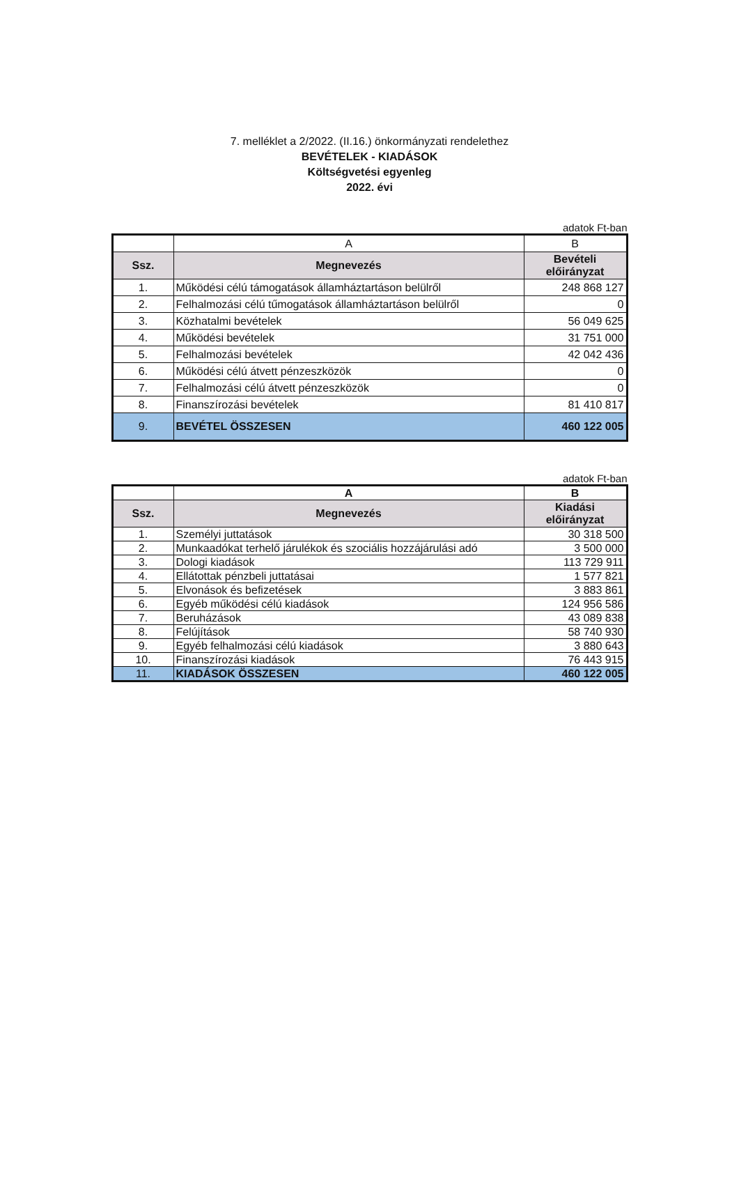7. melléklet a 2/2022. (II.16.) önkormányzati rendelethez
BEVÉTELEK - KIADÁSOK
Költségvetési egyenleg
2022. évi
adatok Ft-ban
| | A | B |
| Ssz. | Megnevezés | Bevételi előirányzat |
| 1. | Működési célú támogatások államháztartáson belülről | 248 868 127 |
| 2. | Felhalmozási célú tűmogatások államháztartáson belülről | 0 |
| 3. | Közhatalmi bevételek | 56 049 625 |
| 4. | Működési bevételek | 31 751 000 |
| 5. | Felhalmozási bevételek | 42 042 436 |
| 6. | Működési célú átvett pénzeszközök | 0 |
| 7. | Felhalmozási célú átvett pénzeszközök | 0 |
| 8. | Finanszírozási bevételek | 81 410 817 |
| 9. | BEVÉTEL ÖSSZESEN | 460 122 005 |
adatok Ft-ban
| | A | B |
| Ssz. | Megnevezés | Kiadási előirányzat |
| 1. | Személyi juttatások | 30 318 500 |
| 2. | Munkaadókat terhelő járulékok és szociális hozzájárulási adó | 3 500 000 |
| 3. | Dologi kiadások | 113 729 911 |
| 4. | Ellátottak pénzbeli juttatásai | 1 577 821 |
| 5. | Elvonások és befizetések | 3 883 861 |
| 6. | Egyéb működési célú kiadások | 124 956 586 |
| 7. | Beruházások | 43 089 838 |
| 8. | Felújítások | 58 740 930 |
| 9. | Egyéb felhalmozási célú kiadások | 3 880 643 |
| 10. | Finanszírozási kiadások | 76 443 915 |
| 11. | KIADÁSOK ÖSSZESEN | 460 122 005 |